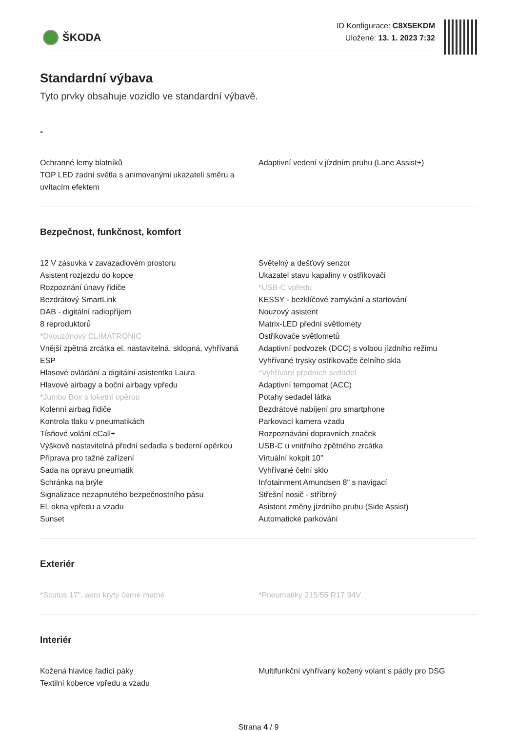ŠKODA
ID Konfigurace: C8X5EKDM
Uložené: 13. 1. 2023 7:32
Standardní výbava
Tyto prvky obsahuje vozidlo ve standardní výbavě.
-
Ochranné lemy blatníků
TOP LED zadní světla s animovanými ukazateli směru a uvítacím efektem
Adaptivní vedení v jízdním pruhu (Lane Assist+)
Bezpečnost, funkčnost, komfort
12 V zásuvka v zavazadlovém prostoru
Asistent rozjezdu do kopce
Rozpoznání únavy řidiče
Bezdrátový SmartLink
DAB - digitální radiopříjem
8 reproduktorů
*Dvouzónový CLIMATRONIC
Vnější zpětná zrcátka el. nastavitelná, sklopná, vyhřívaná
ESP
Hlasové ovládání a digitální asistentka Laura
Hlavové airbagy a boční airbagy vpředu
*Jumbo Box s loketní opěrou
Kolenní airbag řidiče
Kontrola tlaku v pneumatikách
Tísňové volání eCall+
Výškově nastavitelná přední sedadla s bederní opěrkou
Příprava pro tažné zařízení
Sada na opravu pneumatik
Schránka na brýle
Signalizace nezapnutého bezpečnostního pásu
El. okna vpředu a vzadu
Sunset
Světelný a dešťový senzor
Ukazatel stavu kapaliny v ostřikovači
*USB-C vpředu
KESSY - bezklíčové zamykání a startování
Nouzový asistent
Matrix-LED přední světlomety
Ostřikovače světlometů
Adaptivní podvozek (DCC) s volbou jízdního režimu
Vyhřívané trysky ostřikovače čelního skla
*Vyhřívání předních sedadel
Adaptivní tempomat (ACC)
Potahy sedadel látka
Bezdrátové nabíjení pro smartphone
Parkovací kamera vzadu
Rozpoznávání dopravních značek
USB-C u vnitřního zpětného zrcátka
Virtuální kokpit 10"
Vyhřívané čelní sklo
Infotainment Amundsen 8" s navigací
Střešní nosič - stříbrný
Asistent změny jízdního pruhu (Side Assist)
Automatické parkování
Exteriér
*Scutus 17", aero kryty černé matné *Pneumatiky 215/55 R17 94V
Interiér
Kožená hlavice řadící páky
Textilní koberce vpředu a vzadu
Multifunkční vyhřívaný kožený volant s pádly pro DSG
Strana 4 / 9